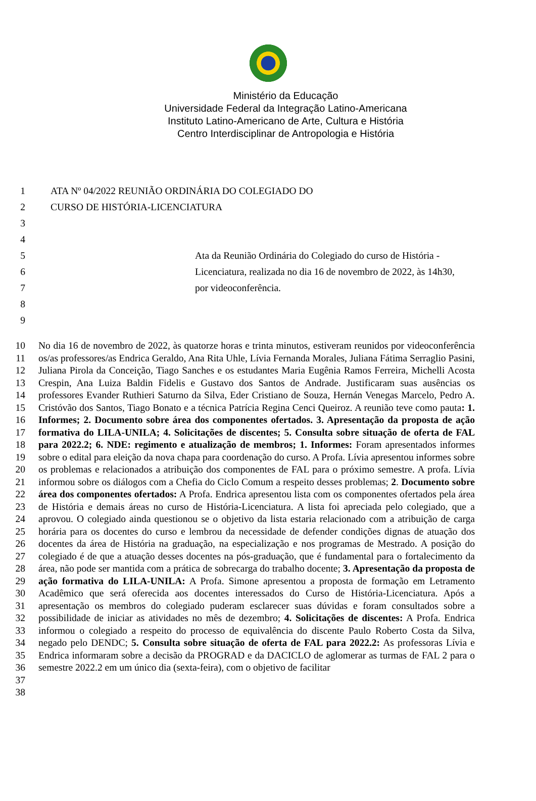Ministério da Educação
Universidade Federal da Integração Latino-Americana
Instituto Latino-Americano de Arte, Cultura e História
Centro Interdisciplinar de Antropologia e História
1 ATA Nº 04/2022 REUNIÃO ORDINÁRIA DO COLEGIADO DO
2 CURSO DE HISTÓRIA-LICENCIATURA
3
4
5 Ata da Reunião Ordinária do Colegiado do curso de História -
6 Licenciatura, realizada no dia 16 de novembro de 2022, às 14h30,
7 por videoconferência.
8
9
10 11 12 13 14 15 16 17 18 19 20 21 22 23 24 25 26 27 28 29 30 31 32 33 34 35 36 37 38
No dia 16 de novembro de 2022, às quatorze horas e trinta minutos, estiveram reunidos por videoconferência os/as professores/as Endrica Geraldo, Ana Rita Uhle, Lívia Fernanda Morales, Juliana Fátima Serraglio Pasini, Juliana Pirola da Conceição, Tiago Sanches e os estudantes Maria Eugênia Ramos Ferreira, Michelli Acosta Crespin, Ana Luiza Baldin Fidelis e Gustavo dos Santos de Andrade. Justificaram suas ausências os professores Evander Ruthieri Saturno da Silva, Eder Cristiano de Souza, Hernán Venegas Marcelo, Pedro A. Cristóvão dos Santos, Tiago Bonato e a técnica Patrícia Regina Cenci Queiroz. A reunião teve como pauta: 1. Informes; 2. Documento sobre área dos componentes ofertados. 3. Apresentação da proposta de ação formativa do LILA-UNILA; 4. Solicitações de discentes; 5. Consulta sobre situação de oferta de FAL para 2022.2; 6. NDE: regimento e atualização de membros; 1. Informes: Foram apresentados informes sobre o edital para eleição da nova chapa para coordenação do curso. A Profa. Lívia apresentou informes sobre os problemas e relacionados a atribuição dos componentes de FAL para o próximo semestre. A profa. Lívia informou sobre os diálogos com a Chefia do Ciclo Comum a respeito desses problemas; 2. Documento sobre área dos componentes ofertados: A Profa. Endrica apresentou lista com os componentes ofertados pela área de História e demais áreas no curso de História-Licenciatura. A lista foi apreciada pelo colegiado, que a aprovou. O colegiado ainda questionou se o objetivo da lista estaria relacionado com a atribuição de carga horária para os docentes do curso e lembrou da necessidade de defender condições dignas de atuação dos docentes da área de História na graduação, na especialização e nos programas de Mestrado. A posição do colegiado é de que a atuação desses docentes na pós-graduação, que é fundamental para o fortalecimento da área, não pode ser mantida com a prática de sobrecarga do trabalho docente; 3. Apresentação da proposta de ação formativa do LILA-UNILA: A Profa. Simone apresentou a proposta de formação em Letramento Acadêmico que será oferecida aos docentes interessados do Curso de História-Licenciatura. Após a apresentação os membros do colegiado puderam esclarecer suas dúvidas e foram consultados sobre a possibilidade de iniciar as atividades no mês de dezembro; 4. Solicitações de discentes: A Profa. Endrica informou o colegiado a respeito do processo de equivalência do discente Paulo Roberto Costa da Silva, negado pelo DENDC; 5. Consulta sobre situação de oferta de FAL para 2022.2: As professoras Lívia e Endrica informaram sobre a decisão da PROGRAD e da DACICLO de aglomerar as turmas de FAL 2 para o semestre 2022.2 em um único dia (sexta-feira), com o objetivo de facilitar